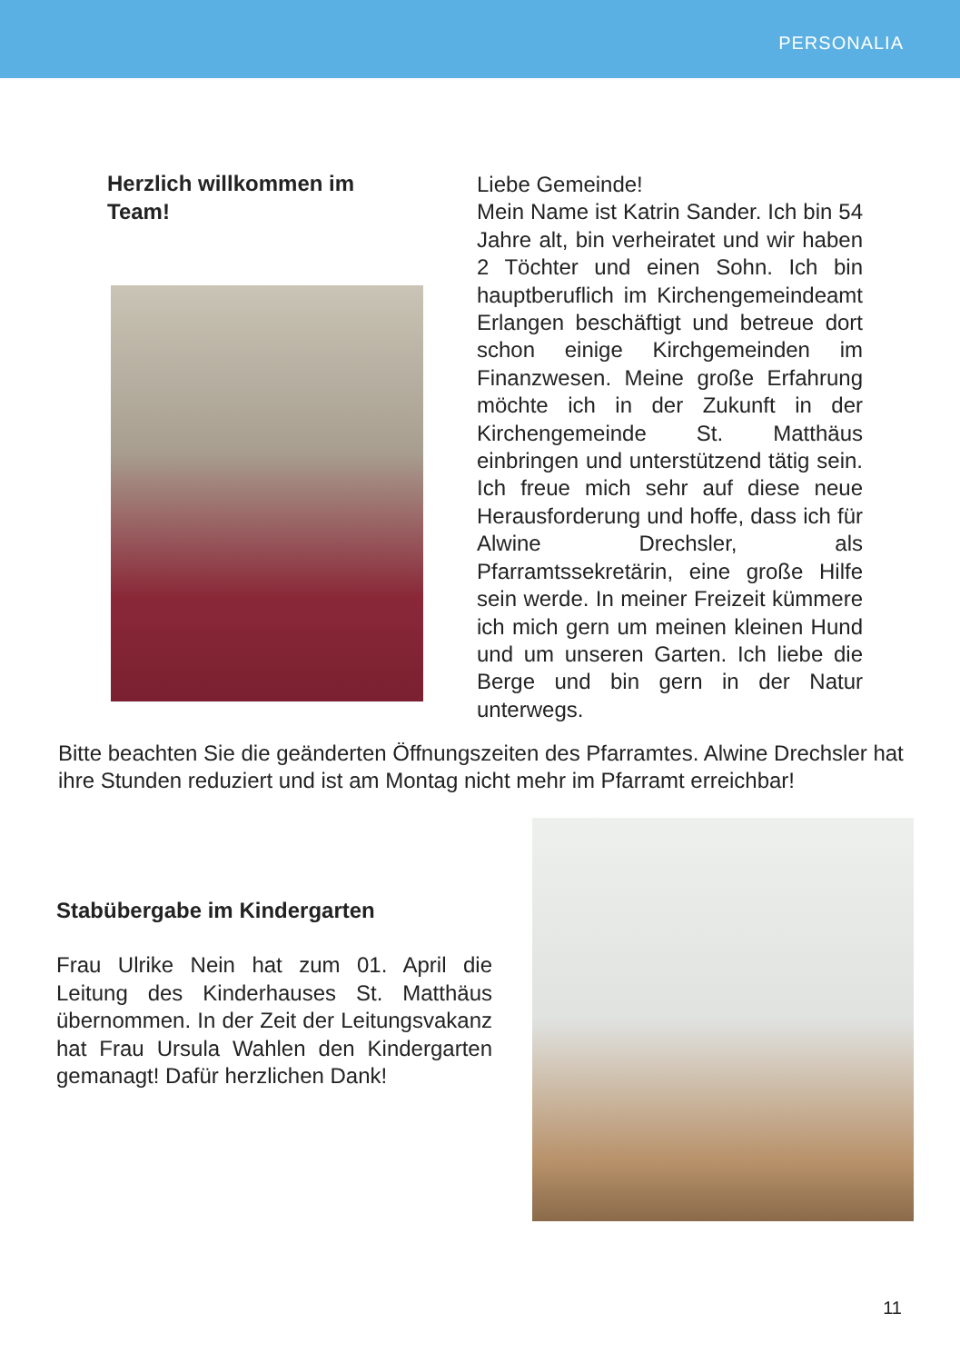PERSONALIA
Herzlich willkommen im
Team!
Liebe Gemeinde!
Mein Name ist Katrin Sander. Ich bin 54 Jahre alt, bin verheiratet und wir haben 2 Töchter und einen Sohn. Ich bin hauptberuflich im Kirchengemeindeamt Erlangen beschäftigt und betreue dort schon einige Kirchgemeinden im Finanzwesen. Meine große Erfahrung möchte ich in der Zukunft in der Kirchengemeinde St. Matthäus einbringen und unterstützend tätig sein. Ich freue mich sehr auf diese neue Herausforderung und hoffe, dass ich für Alwine Drechsler, als Pfarramtssekretärin, eine große Hilfe sein werde. In meiner Freizeit kümmere ich mich gern um meinen kleinen Hund und um unseren Garten. Ich liebe die Berge und bin gern in der Natur unterwegs.
Bitte beachten Sie die geänderten Öffnungszeiten des Pfarramtes. Alwine Drechsler hat ihre Stunden reduziert und ist am Montag nicht mehr im Pfarramt erreichbar!
Stabübergabe im Kindergarten
Frau Ulrike Nein hat zum 01. April die Leitung des Kinderhauses St. Matthäus übernommen. In der Zeit der Leitungsvakanz hat Frau Ursula Wahlen den Kindergarten gemanagt! Dafür herzlichen Dank!
11